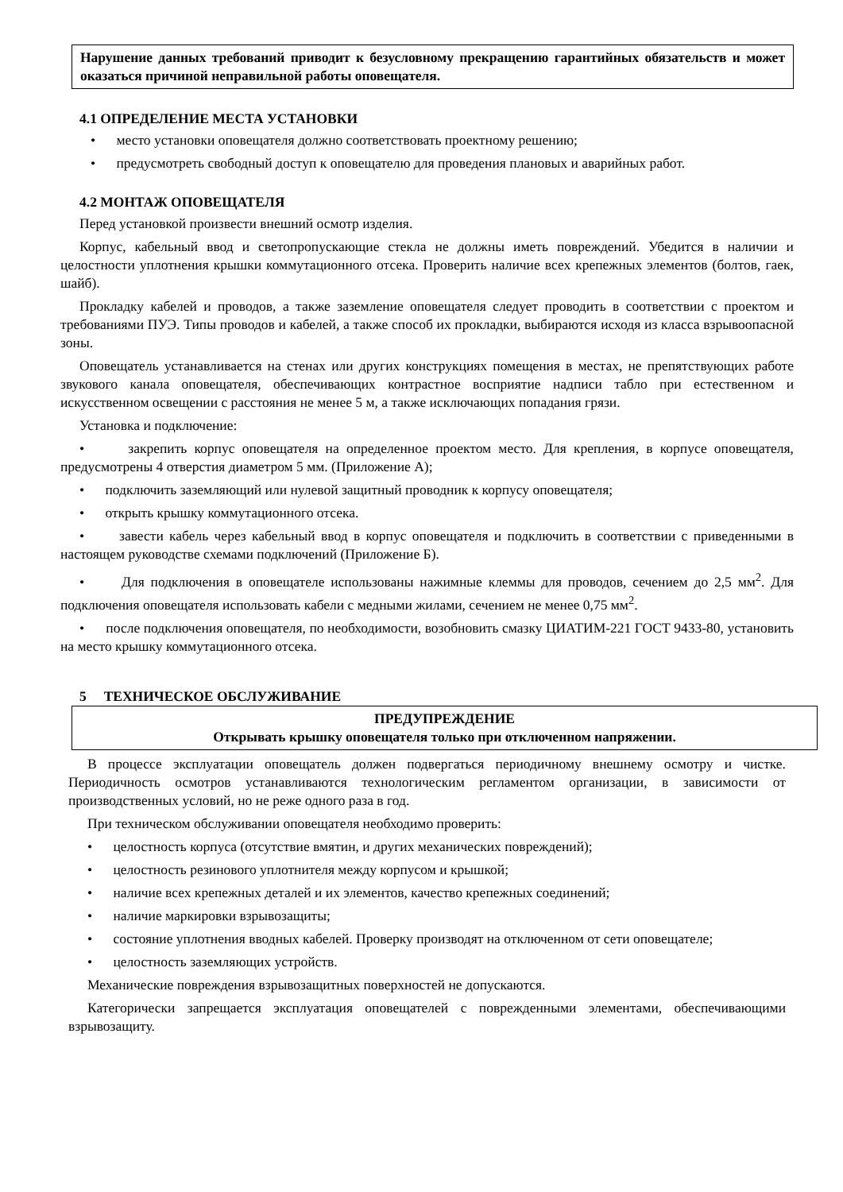Нарушение данных требований приводит к безусловному прекращению гарантийных обязательств и может оказаться причиной неправильной работы оповещателя.
4.1 ОПРЕДЕЛЕНИЕ МЕСТА УСТАНОВКИ
• место установки оповещателя должно соответствовать проектному решению;
• предусмотреть свободный доступ к оповещателю для проведения плановых и аварийных работ.
4.2 МОНТАЖ ОПОВЕЩАТЕЛЯ
Перед установкой произвести внешний осмотр изделия.
Корпус, кабельный ввод и светопропускающие стекла не должны иметь повреждений. Убедится в наличии и целостности уплотнения крышки коммутационного отсека. Проверить наличие всех крепежных элементов (болтов, гаек, шайб).
Прокладку кабелей и проводов, а также заземление оповещателя следует проводить в соответствии с проектом и требованиями ПУЭ. Типы проводов и кабелей, а также способ их прокладки, выбираются исходя из класса взрывоопасной зоны.
Оповещатель устанавливается на стенах или других конструкциях помещения в местах, не препятствующих работе звукового канала оповещателя, обеспечивающих контрастное восприятие надписи табло при естественном и искусственном освещении с расстояния не менее 5 м, а также исключающих попадания грязи.
Установка и подключение:
• закрепить корпус оповещателя на определенное проектом место. Для крепления, в корпусе оповещателя, предусмотрены 4 отверстия диаметром 5 мм. (Приложение А);
• подключить заземляющий или нулевой защитный проводник к корпусу оповещателя;
• открыть крышку коммутационного отсека.
• завести кабель через кабельный ввод в корпус оповещателя и подключить в соответствии с приведенными в настоящем руководстве схемами подключений (Приложение Б).
• Для подключения в оповещателе использованы нажимные клеммы для проводов, сечением до 2,5 мм<sup>2</sup>. Для подключения оповещателя использовать кабели с медными жилами, сечением не менее 0,75 мм<sup>2</sup>.
• после подключения оповещателя, по необходимости, возобновить смазку ЦИАТИМ-221 ГОСТ 9433-80, установить на место крышку коммутационного отсека.
5 ТЕХНИЧЕСКОЕ ОБСЛУЖИВАНИЕ
ПРЕДУПРЕЖДЕНИЕ
Открывать крышку оповещателя только при отключенном напряжении.
В процессе эксплуатации оповещатель должен подвергаться периодичному внешнему осмотру и чистке. Периодичность осмотров устанавливаются технологическим регламентом организации, в зависимости от производственных условий, но не реже одного раза в год.
При техническом обслуживании оповещателя необходимо проверить:
• целостность корпуса (отсутствие вмятин, и других механических повреждений);
• целостность резинового уплотнителя между корпусом и крышкой;
• наличие всех крепежных деталей и их элементов, качество крепежных соединений;
• наличие маркировки взрывозащиты;
• состояние уплотнения вводных кабелей. Проверку производят на отключенном от сети оповещателе;
• целостность заземляющих устройств.
Механические повреждения взрывозащитных поверхностей не допускаются.
Категорически запрещается эксплуатация оповещателей с поврежденными элементами, обеспечивающими взрывозащиту.